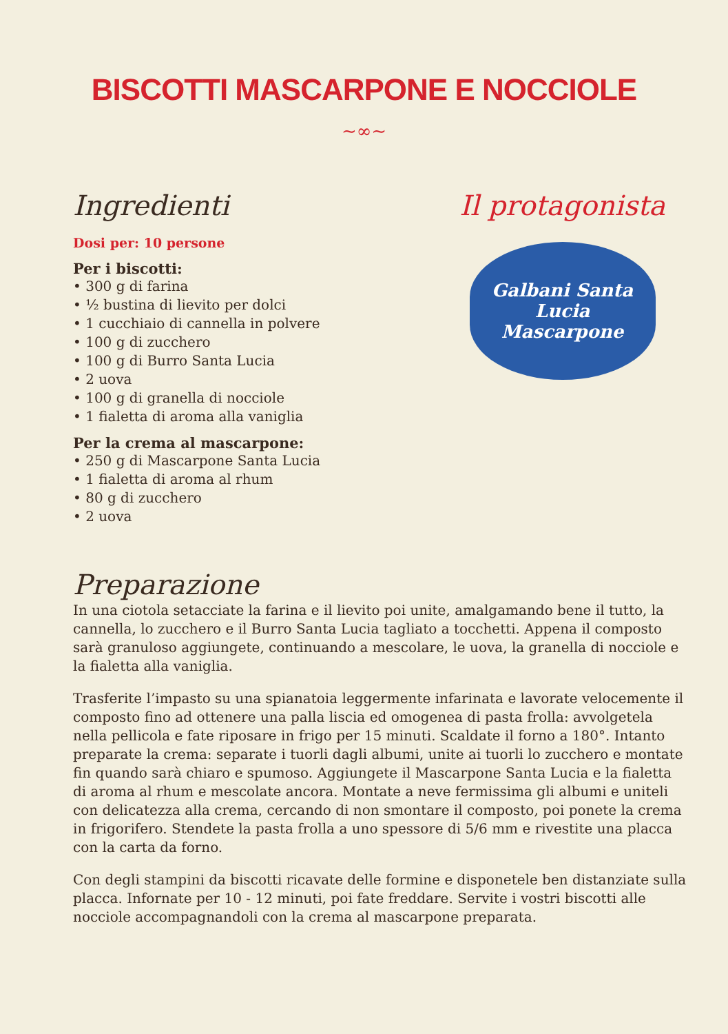BISCOTTI MASCARPONE E NOCCIOLE
~∞~
Ingredienti
Dosi per: 10 persone
Per i biscotti:
• 300 g di farina
• ½ bustina di lievito per dolci
• 1 cucchiaio di cannella in polvere
• 100 g di zucchero
• 100 g di Burro Santa Lucia
• 2 uova
• 100 g di granella di nocciole
• 1 fialetta di aroma alla vaniglia
Per la crema al mascarpone:
• 250 g di Mascarpone Santa Lucia
• 1 fialetta di aroma al rhum
• 80 g di zucchero
• 2 uova
Il protagonista
Galbani Santa Lucia
Mascarpone
Preparazione
In una ciotola setacciate la farina e il lievito poi unite, amalgamando bene il tutto, la cannella, lo zucchero e il Burro Santa Lucia tagliato a tocchetti. Appena il composto sarà granuloso aggiungete, continuando a mescolare, le uova, la granella di nocciole e la fialetta alla vaniglia.
Trasferite l’impasto su una spianatoia leggermente infarinata e lavorate velocemente il composto fino ad ottenere una palla liscia ed omogenea di pasta frolla: avvolgetela nella pellicola e fate riposare in frigo per 15 minuti. Scaldate il forno a 180°. Intanto preparate la crema: separate i tuorli dagli albumi, unite ai tuorli lo zucchero e montate fin quando sarà chiaro e spumoso. Aggiungete il Mascarpone Santa Lucia e la fialetta di aroma al rhum e mescolate ancora. Montate a neve fermissima gli albumi e uniteli con delicatezza alla crema, cercando di non smontare il composto, poi ponete la crema in frigorifero. Stendete la pasta frolla a uno spessore di 5/6 mm e rivestite una placca con la carta da forno.
Con degli stampini da biscotti ricavate delle formine e disponetele ben distanziate sulla placca. Infornate per 10 - 12 minuti, poi fate freddare. Servite i vostri biscotti alle nocciole accompagnandoli con la crema al mascarpone preparata.